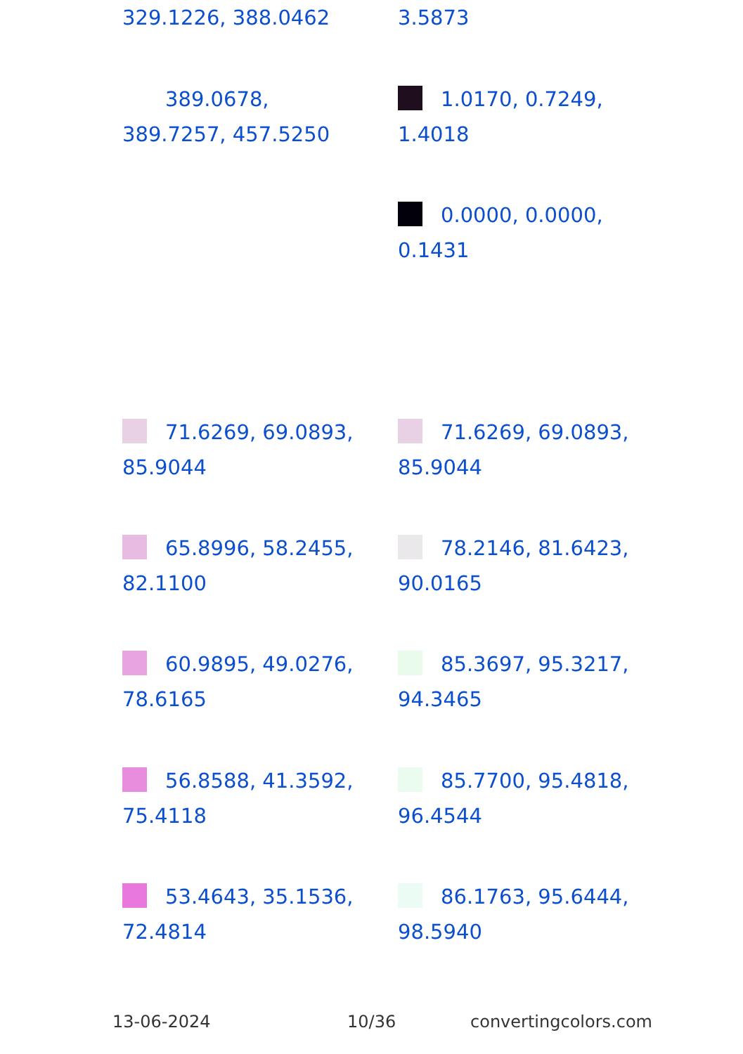329.1226, 388.0462 3.5873
389.0678, 389.7257, 457.5250
1.0170, 0.7249, 1.4018
0.0000, 0.0000, 0.1431
71.6269, 69.0893, 85.9044
71.6269, 69.0893, 85.9044
65.8996, 58.2455, 82.1100
78.2146, 81.6423, 90.0165
60.9895, 49.0276, 78.6165
85.3697, 95.3217, 94.3465
56.8588, 41.3592, 75.4118
85.7700, 95.4818, 96.4544
53.4643, 35.1536, 72.4814
86.1763, 95.6444, 98.5940
13-06-2024 10/36 convertingcolors.com